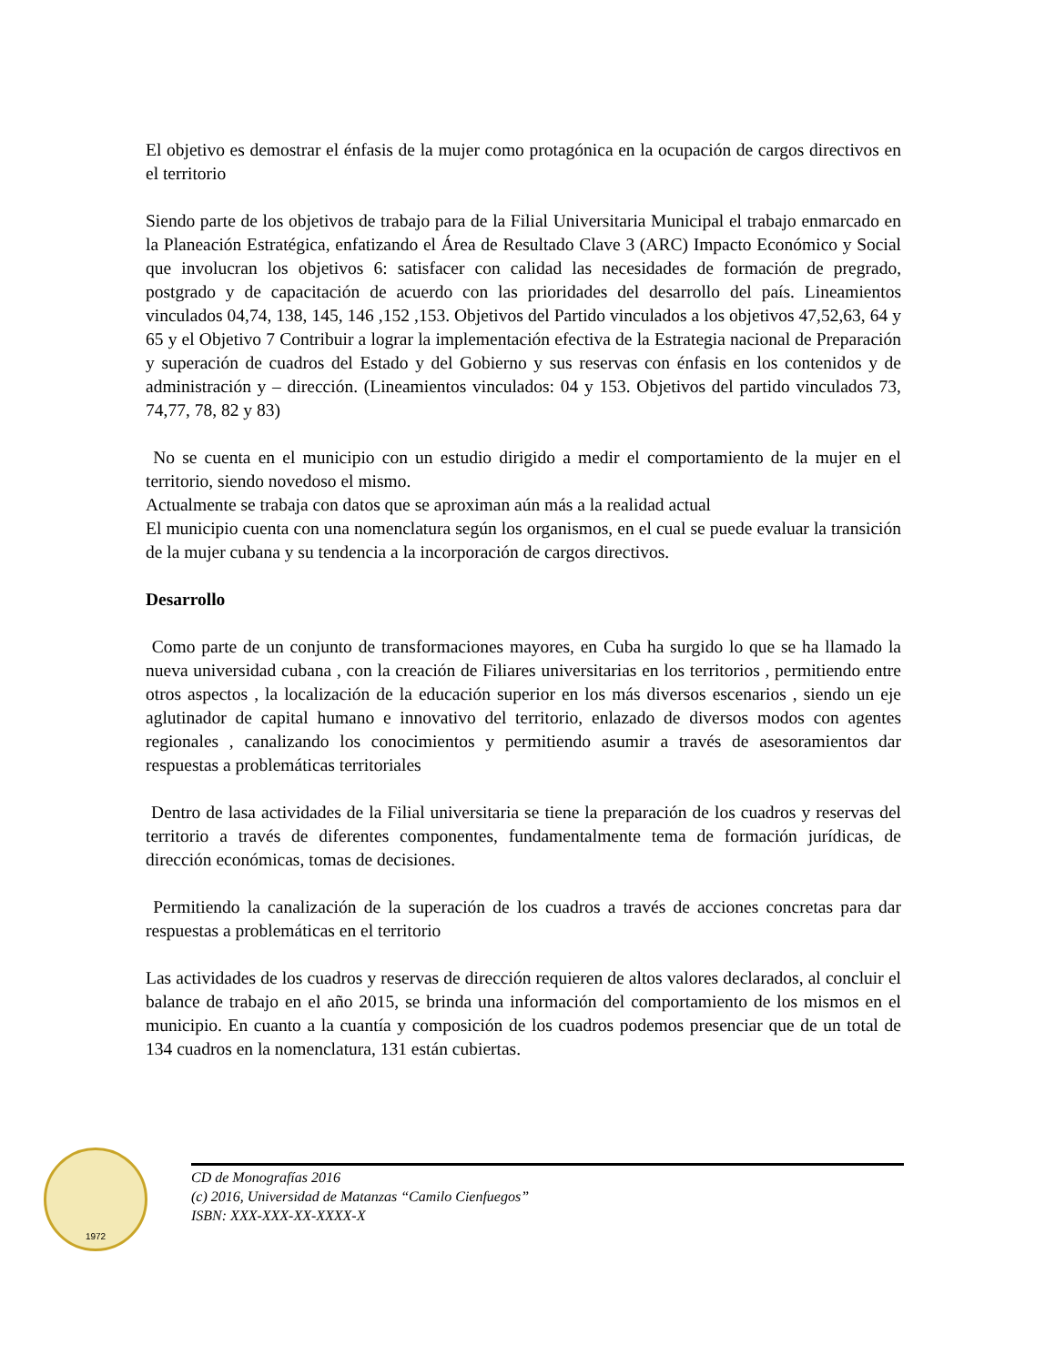El objetivo es demostrar el énfasis de la mujer como protagónica en la ocupación de cargos directivos en el territorio
Siendo parte de los objetivos de trabajo para de la Filial Universitaria Municipal el trabajo enmarcado en la Planeación Estratégica, enfatizando el Área de Resultado Clave 3 (ARC) Impacto Económico y Social que involucran los objetivos 6: satisfacer con calidad las necesidades de formación de pregrado, postgrado y de capacitación de acuerdo con las prioridades del desarrollo del país. Lineamientos vinculados 04,74, 138, 145, 146 ,152 ,153. Objetivos del Partido vinculados a los objetivos 47,52,63, 64 y 65 y el Objetivo 7 Contribuir a lograr la implementación efectiva de la Estrategia nacional de Preparación y superación de cuadros del Estado y del Gobierno y sus reservas con énfasis en los contenidos y de administración y – dirección. (Lineamientos vinculados: 04 y 153. Objetivos del partido vinculados 73, 74,77, 78, 82 y 83)
No se cuenta en el municipio con un estudio dirigido a medir el comportamiento de la mujer en el territorio, siendo novedoso el mismo.
Actualmente se trabaja con datos que se aproximan aún más a la realidad actual
El municipio cuenta con una nomenclatura según los organismos, en el cual se puede evaluar la transición de la mujer cubana y su tendencia a la incorporación de cargos directivos.
Desarrollo
Como parte de un conjunto de transformaciones mayores, en Cuba ha surgido lo que se ha llamado la nueva universidad cubana , con la creación de Filiares universitarias en los territorios , permitiendo entre otros aspectos , la localización de la educación superior en los más diversos escenarios , siendo un eje aglutinador de capital humano e innovativo del territorio, enlazado de diversos modos con agentes regionales , canalizando los conocimientos y permitiendo asumir a través de asesoramientos dar respuestas a problemáticas territoriales
Dentro de lasa actividades de la Filial universitaria se tiene la preparación de los cuadros y reservas del territorio a través de diferentes componentes, fundamentalmente tema de formación jurídicas, de dirección económicas, tomas de decisiones.
Permitiendo la canalización de la superación de los cuadros a través de acciones concretas para dar respuestas a problemáticas en el territorio
Las actividades de los cuadros y reservas de dirección requieren de altos valores declarados, al concluir el balance de trabajo en el año 2015, se brinda una información del comportamiento de los mismos en el municipio. En cuanto a la cuantía y composición de los cuadros podemos presenciar que de un total de 134 cuadros en la nomenclatura, 131 están cubiertas.
1972
CD de Monografías 2016
(c) 2016, Universidad de Matanzas “Camilo Cienfuegos”
ISBN: XXX-XXX-XX-XXXX-X